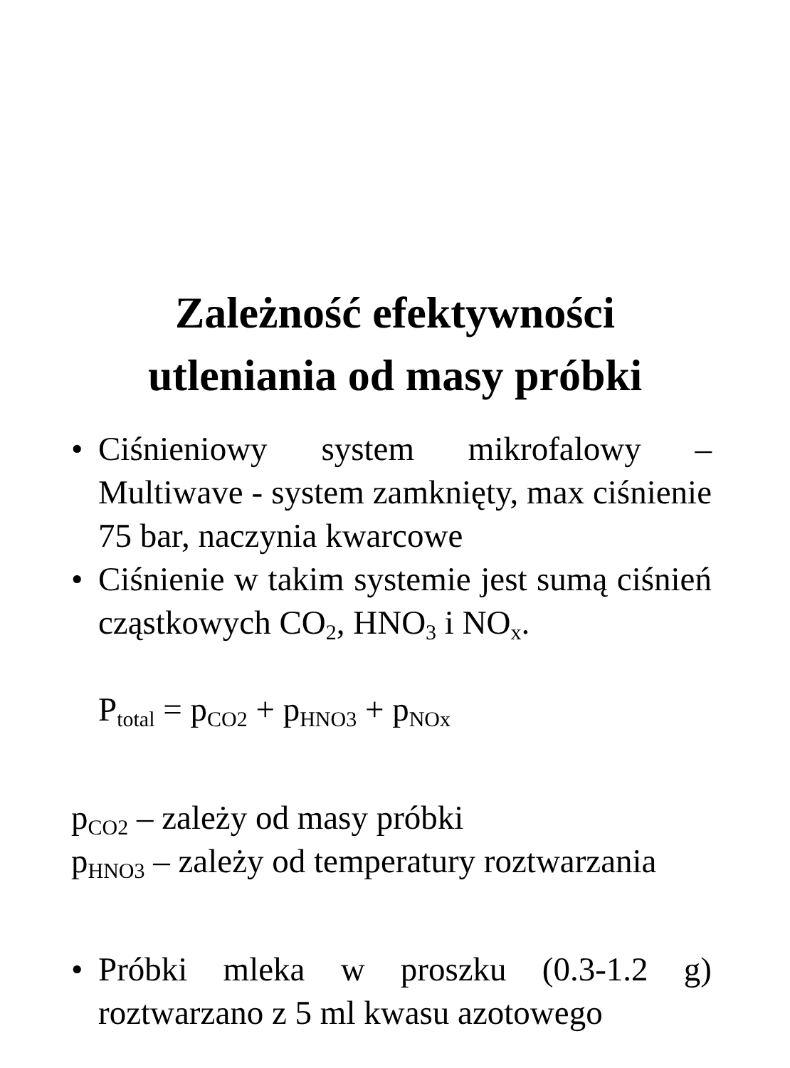Zależność efektywności
utleniania od masy próbki
• Ciśnieniowy system mikrofalowy – Multiwave - system zamknięty, max ciśnienie 75 bar, naczynia kwarcowe
• Ciśnienie w takim systemie jest sumą ciśnień cząstkowych CO<sub>2</sub>, HNO<sub>3</sub> i NO<sub>x</sub>.
P<sub>total</sub> = p<sub>CO2</sub> + p<sub>HNO3</sub> + p<sub>NOx</sub>
p<sub>CO2</sub> – zależy od masy próbki
p<sub>HNO3</sub> – zależy od temperatury roztwarzania
• Próbki mleka w proszku (0.3-1.2 g) roztwarzano z 5 ml kwasu azotowego